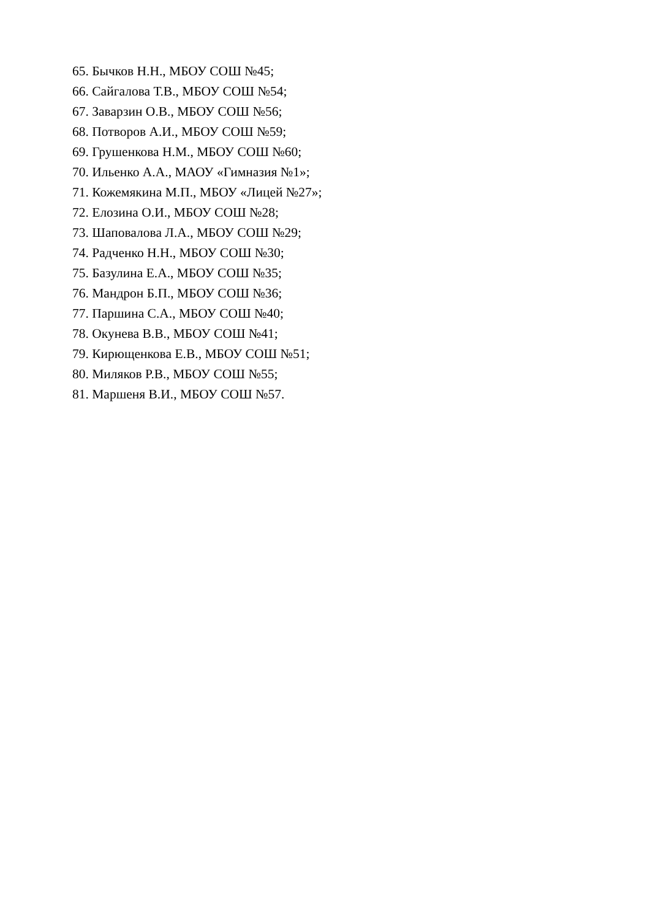65. Бычков Н.Н., МБОУ СОШ №45;
66. Сайгалова Т.В., МБОУ СОШ №54;
67. Заварзин О.В., МБОУ СОШ №56;
68. Потворов А.И., МБОУ СОШ №59;
69. Грушенкова Н.М., МБОУ СОШ №60;
70. Ильенко А.А., МАОУ «Гимназия №1»;
71. Кожемякина М.П., МБОУ «Лицей №27»;
72. Елозина О.И., МБОУ СОШ №28;
73. Шаповалова Л.А., МБОУ СОШ №29;
74. Радченко Н.Н., МБОУ СОШ №30;
75. Базулина Е.А., МБОУ СОШ №35;
76. Мандрон Б.П., МБОУ СОШ №36;
77. Паршина С.А., МБОУ СОШ №40;
78. Окунева В.В., МБОУ СОШ №41;
79. Кирющенкова Е.В., МБОУ СОШ №51;
80. Миляков Р.В., МБОУ СОШ №55;
81. Маршеня В.И., МБОУ СОШ №57.